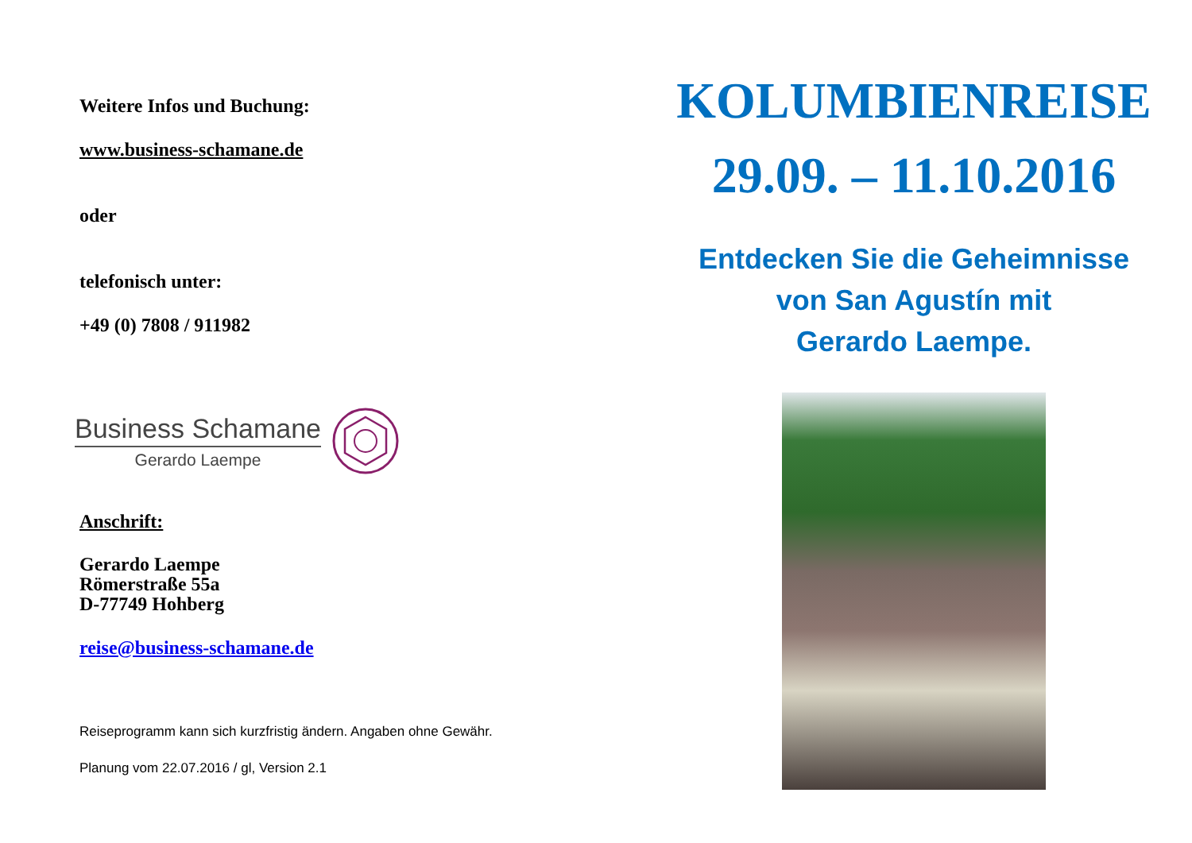Weitere Infos und Buchung:
www.business-schamane.de
oder
telefonisch unter:
+49 (0) 7808 / 911982
Business Schamane
Gerardo Laempe
Anschrift:
Gerardo Laempe
Römerstraße 55a
D-77749 Hohberg
reise@business-schamane.de
Reiseprogramm kann sich kurzfristig ändern. Angaben ohne Gewähr.
Planung vom 22.07.2016 / gl, Version 2.1
KOLUMBIENREISE
29.09. – 11.10.2016
Entdecken Sie die Geheimnisse
von San Agustín mit
Gerardo Laempe.